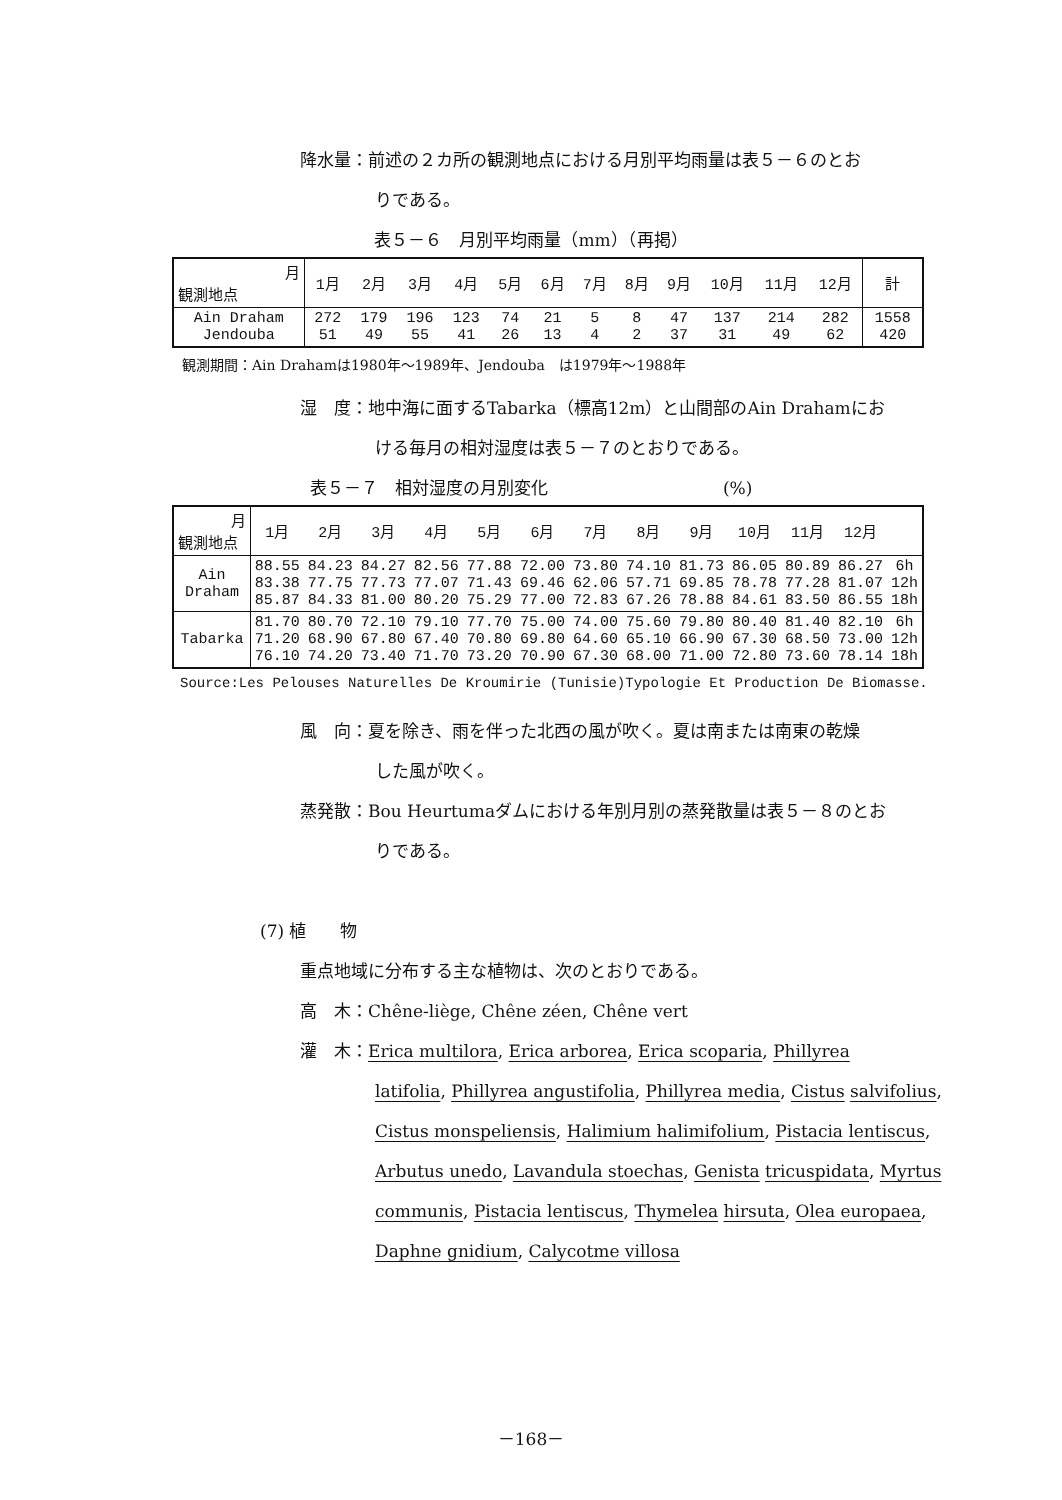降水量：前述の２カ所の観測地点における月別平均雨量は表５－６のとお
りである。
表５－６　月別平均雨量（mm）（再掲）
| 月 観測地点 | 1月 | 2月 | 3月 | 4月 | 5月 | 6月 | 7月 | 8月 | 9月 | 10月 | 11月 | 12月 | 計 |
| --- | --- | --- | --- | --- | --- | --- | --- | --- | --- | --- | --- | --- | --- |
| Ain Draham Jendouba | 272 51 | 179 49 | 196 55 | 123 41 | 74 26 | 21 13 | 5 4 | 8 2 | 47 37 | 137 31 | 214 49 | 282 62 | 1558 420 |
観測期間：Ain Drahamは1980年～1989年、Jendouba　は1979年～1988年
湿　度：地中海に面するTabarka（標高12m）と山間部のAin Drahamにお
ける毎月の相対湿度は表５－７のとおりである。
表５－７　相対湿度の月別変化 (%)
| 月 観測地点 | 1月 | 2月 | 3月 | 4月 | 5月 | 6月 | 7月 | 8月 | 9月 | 10月 | 11月 | 12月 | |
| --- | --- | --- | --- | --- | --- | --- | --- | --- | --- | --- | --- | --- | --- |
| Ain Draham | 88.55 83.38 85.87 | 84.23 77.75 84.33 | 84.27 77.73 81.00 | 82.56 77.07 80.20 | 77.88 71.43 75.29 | 72.00 69.46 77.00 | 73.80 62.06 72.83 | 74.10 57.71 67.26 | 81.73 69.85 78.88 | 86.05 78.78 84.61 | 80.89 77.28 83.50 | 86.27 81.07 86.55 | 6h 12h 18h |
| Tabarka | 81.70 71.20 76.10 | 80.70 68.90 74.20 | 72.10 67.80 73.40 | 79.10 67.40 71.70 | 77.70 70.80 73.20 | 75.00 69.80 70.90 | 74.00 64.60 67.30 | 75.60 65.10 68.00 | 79.80 66.90 71.00 | 80.40 67.30 72.80 | 81.40 68.50 73.60 | 82.10 73.00 78.14 | 6h 12h 18h |
Source:Les Pelouses Naturelles De Kroumirie (Tunisie)Typologie Et Production De Biomasse.
風　向：夏を除き、雨を伴った北西の風が吹く。夏は南または南東の乾燥
した風が吹く。
蒸発散：Bou Heurtumaダムにおける年別月別の蒸発散量は表５－８のとお
りである。
(7) 植　　物
重点地域に分布する主な植物は、次のとおりである。
高　木：Chêne-liège, Chêne zéen, Chêne vert
灌　木：Erica multilora, Erica arborea, Erica scoparia, Phillyrea
latifolia, Phillyrea angustifolia, Phillyrea media, Cistus salvifolius, Cistus monspeliensis, Halimium halimifolium, Pistacia lentiscus, Arbutus unedo, Lavandula stoechas, Genista tricuspidata, Myrtus communis, Pistacia lentiscus, Thymelea hirsuta, Olea europaea, Daphne gnidium, Calycotme villosa
－168－